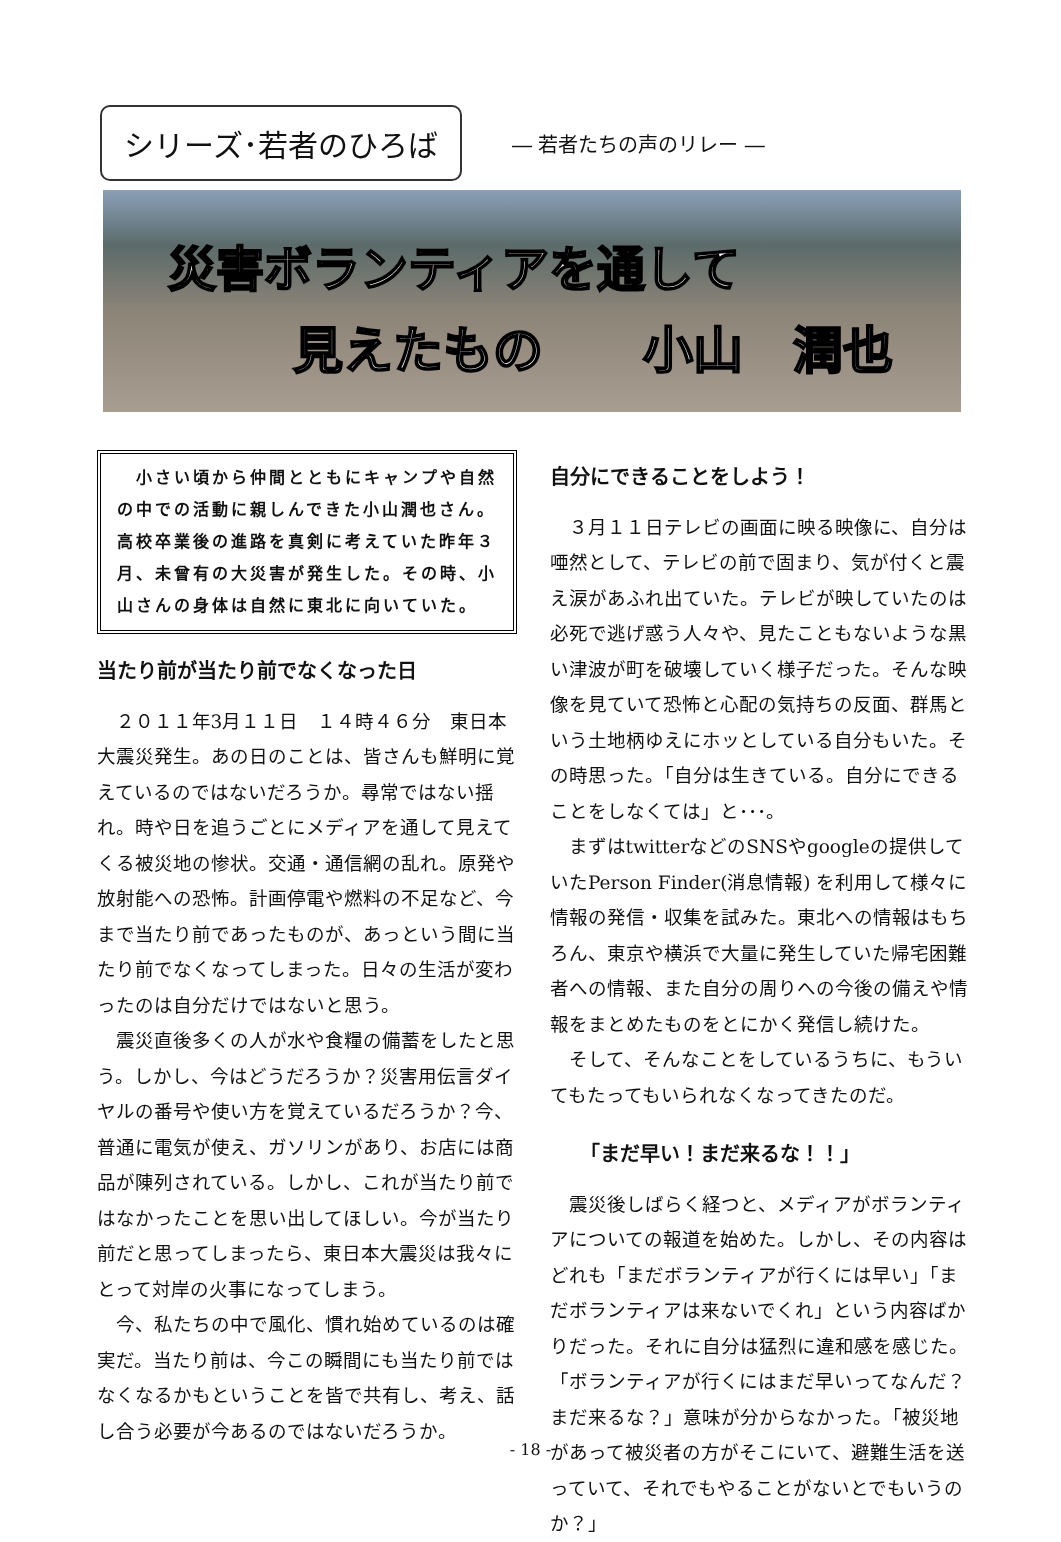シリーズ･若者のひろば
― 若者たちの声のリレー ―
災害ボランティアを通して
見えたもの　　小山　潤也
　小さい頃から仲間とともにキャンプや自然の中での活動に親しんできた小山潤也さん。高校卒業後の進路を真剣に考えていた昨年３月、未曾有の大災害が発生した。その時、小山さんの身体は自然に東北に向いていた。
当たり前が当たり前でなくなった日
２０１１年3月１１日　１４時４６分　東日本大震災発生。あの日のことは、皆さんも鮮明に覚えているのではないだろうか。尋常ではない揺れ。時や日を追うごとにメディアを通して見えてくる被災地の惨状。交通・通信網の乱れ。原発や放射能への恐怖。計画停電や燃料の不足など、今まで当たり前であったものが、あっという間に当たり前でなくなってしまった。日々の生活が変わったのは自分だけではないと思う。
震災直後多くの人が水や食糧の備蓄をしたと思う。しかし、今はどうだろうか？災害用伝言ダイヤルの番号や使い方を覚えているだろうか？今、普通に電気が使え、ガソリンがあり、お店には商品が陳列されている。しかし、これが当たり前ではなかったことを思い出してほしい。今が当たり前だと思ってしまったら、東日本大震災は我々にとって対岸の火事になってしまう。
今、私たちの中で風化、慣れ始めているのは確実だ。当たり前は、今この瞬間にも当たり前ではなくなるかもということを皆で共有し、考え、話し合う必要が今あるのではないだろうか。
自分にできることをしよう！
３月１１日テレビの画面に映る映像に、自分は唖然として、テレビの前で固まり、気が付くと震え涙があふれ出ていた。テレビが映していたのは必死で逃げ惑う人々や、見たこともないような黒い津波が町を破壊していく様子だった。そんな映像を見ていて恐怖と心配の気持ちの反面、群馬という土地柄ゆえにホッとしている自分もいた。その時思った。「自分は生きている。自分にできることをしなくては」と･･･。
まずはtwitterなどのSNSやgoogleの提供していたPerson Finder(消息情報) を利用して様々に情報の発信・収集を試みた。東北への情報はもちろん、東京や横浜で大量に発生していた帰宅困難者への情報、また自分の周りへの今後の備えや情報をまとめたものをとにかく発信し続けた。
そして、そんなことをしているうちに、もういてもたってもいられなくなってきたのだ。
「まだ早い！まだ来るな！！」
震災後しばらく経つと、メディアがボランティアについての報道を始めた。しかし、その内容はどれも「まだボランティアが行くには早い」「まだボランティアは来ないでくれ」という内容ばかりだった。それに自分は猛烈に違和感を感じた。「ボランティアが行くにはまだ早いってなんだ？まだ来るな？」意味が分からなかった。「被災地があって被災者の方がそこにいて、避難生活を送っていて、それでもやることがないとでもいうのか？」
- 18 -